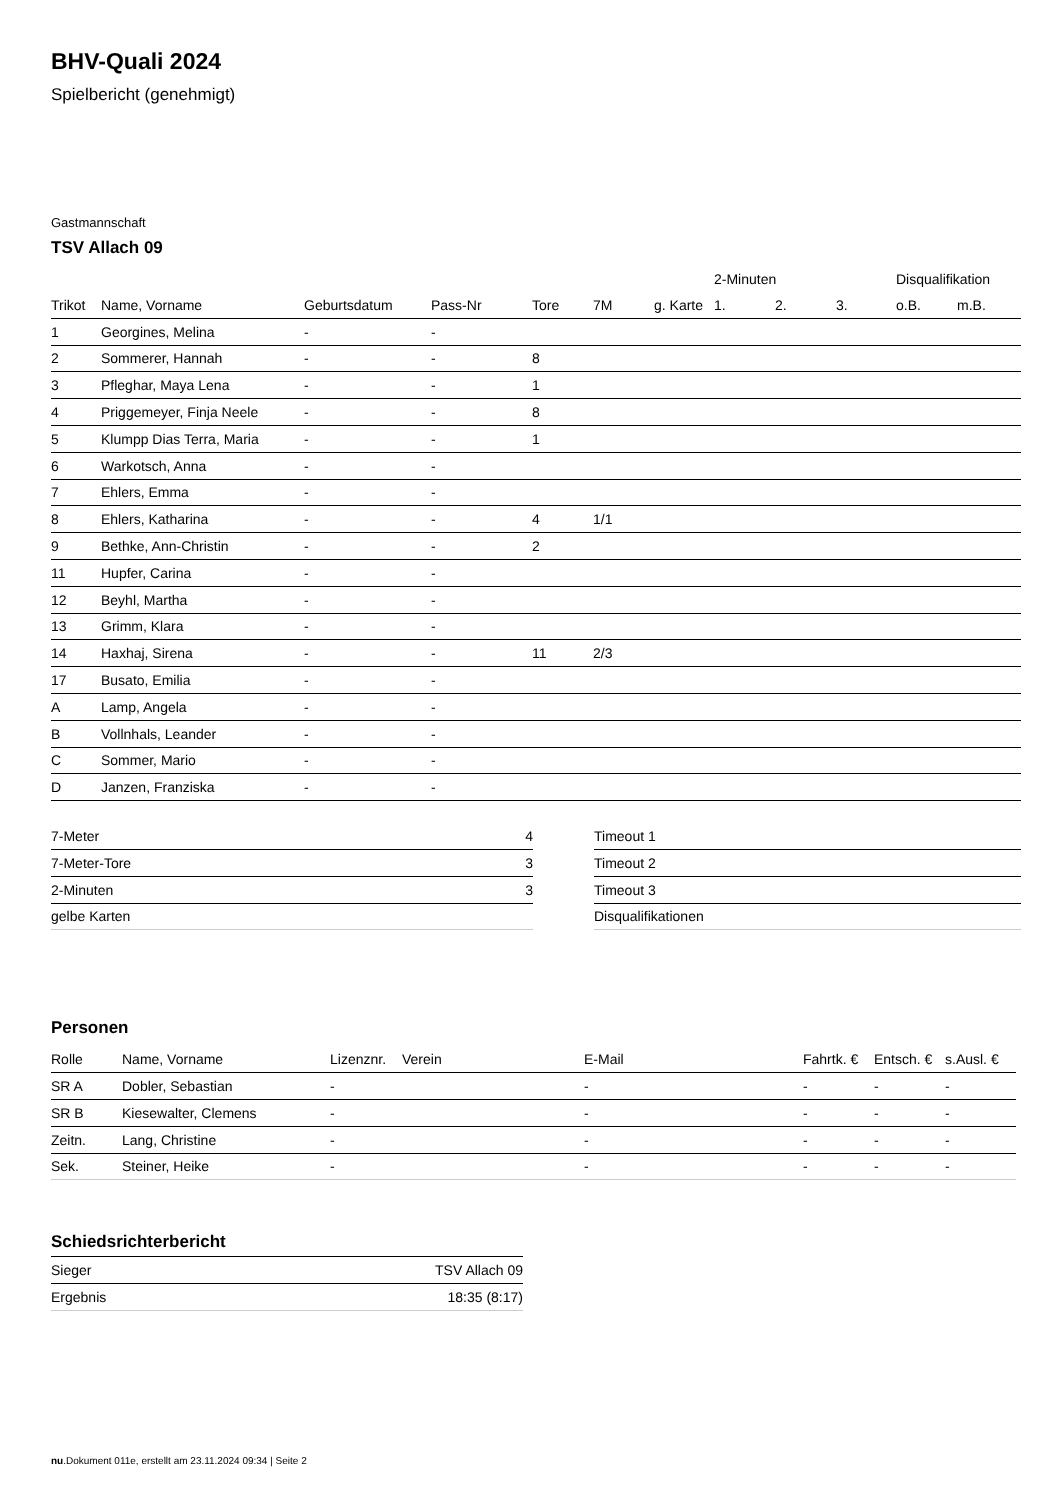BHV-Quali 2024
Spielbericht (genehmigt)
Gastmannschaft
TSV Allach 09
| | | | | | | | 2-Minuten | | | Disqualifikation | |
| --- | --- | --- | --- | --- | --- | --- | --- | --- | --- | --- | --- |
| Trikot | Name, Vorname | Geburtsdatum | Pass-Nr | Tore | 7M | g. Karte | 1. | 2. | 3. | o.B. | m.B. |
| 1 | Georgines, Melina | - | - | | | | | | | | |
| 2 | Sommerer, Hannah | - | - | 8 | | | | | | | |
| 3 | Pfleghar, Maya Lena | - | - | 1 | | | | | | | |
| 4 | Priggemeyer, Finja Neele | - | - | 8 | | | | | | | |
| 5 | Klumpp Dias Terra, Maria | - | - | 1 | | | | | | | |
| 6 | Warkotsch, Anna | - | - | | | | | | | | |
| 7 | Ehlers, Emma | - | - | | | | | | | | |
| 8 | Ehlers, Katharina | - | - | 4 | 1/1 | | | | | | |
| 9 | Bethke, Ann-Christin | - | - | 2 | | | | | | | |
| 11 | Hupfer, Carina | - | - | | | | | | | | |
| 12 | Beyhl, Martha | - | - | | | | | | | | |
| 13 | Grimm, Klara | - | - | | | | | | | | |
| 14 | Haxhaj, Sirena | - | - | 11 | 2/3 | | | | | | |
| 17 | Busato, Emilia | - | - | | | | | | | | |
| A | Lamp, Angela | - | - | | | | | | | | |
| B | Vollnhals, Leander | - | - | | | | | | | | |
| C | Sommer, Mario | - | - | | | | | | | | |
| D | Janzen, Franziska | - | - | | | | | | | | |
| 7-Meter | 4 |
| 7-Meter-Tore | 3 |
| 2-Minuten | 3 |
| gelbe Karten | |
| Timeout 1 |
| Timeout 2 |
| Timeout 3 |
| Disqualifikationen |
Personen
| Rolle | Name, Vorname | Lizenznr. | Verein | E-Mail | Fahrtk. € | Entsch. € | s.Ausl. € |
| --- | --- | --- | --- | --- | --- | --- | --- |
| SR A | Dobler, Sebastian | - | | - | - | - | - |
| SR B | Kiesewalter, Clemens | - | | - | - | - | - |
| Zeitn. | Lang, Christine | - | | - | - | - | - |
| Sek. | Steiner, Heike | - | | - | - | - | - |
Schiedsrichterbericht
| Sieger | TSV Allach 09 |
| Ergebnis | 18:35 (8:17) |
nu.Dokument 011e, erstellt am 23.11.2024 09:34 | Seite 2